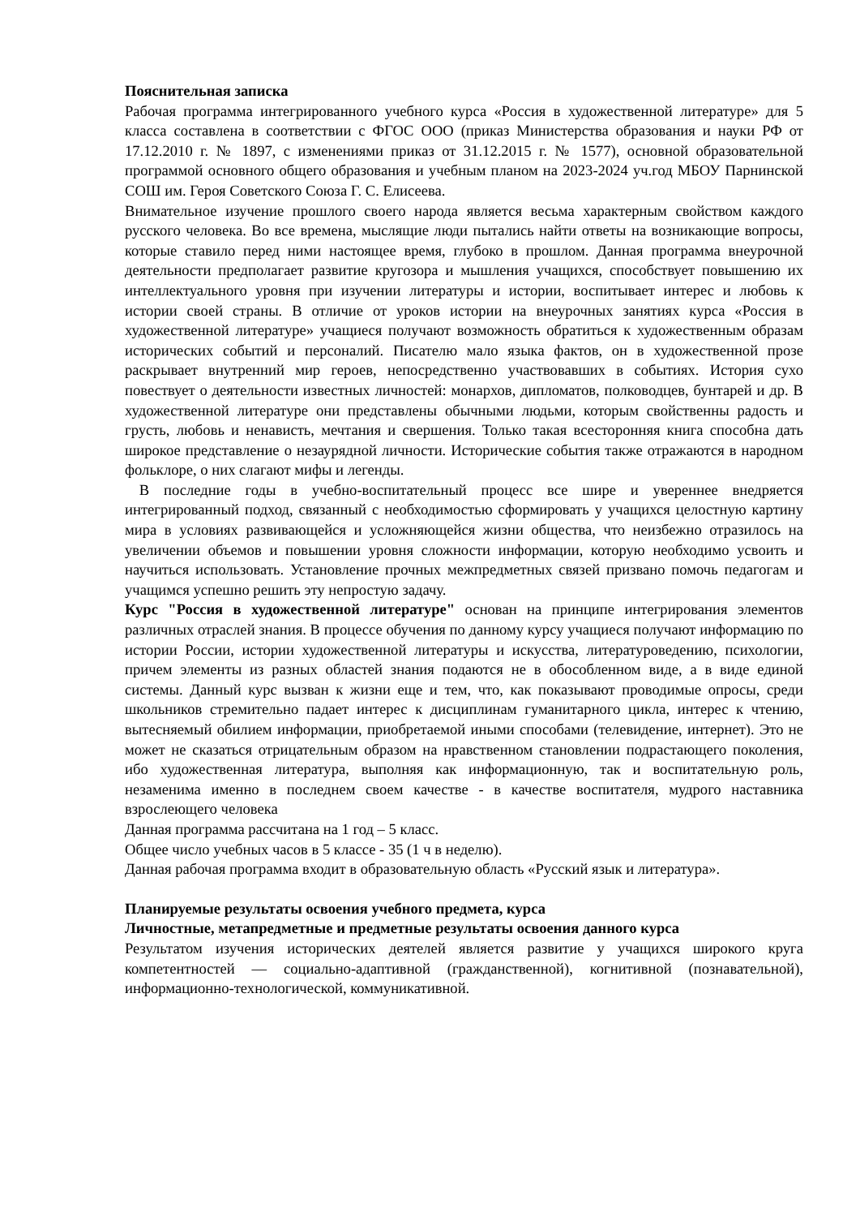Пояснительная записка
Рабочая программа интегрированного учебного курса «Россия в художественной литературе» для 5 класса составлена в соответствии с ФГОС ООО (приказ Министерства образования и науки РФ от 17.12.2010 г. № 1897, с изменениями приказ от 31.12.2015 г. № 1577), основной образовательной программой основного общего образования и учебным планом на 2023-2024 уч.год МБОУ Парнинской СОШ им. Героя Советского Союза Г. С. Елисеева.
Внимательное изучение прошлого своего народа является весьма характерным свойством каждого русского человека. Во все времена, мыслящие люди пытались найти ответы на возникающие вопросы, которые ставило перед ними настоящее время, глубоко в прошлом. Данная программа внеурочной деятельности предполагает развитие кругозора и мышления учащихся, способствует повышению их интеллектуального уровня при изучении литературы и истории, воспитывает интерес и любовь к истории своей страны. В отличие от уроков истории на внеурочных занятиях курса «Россия в художественной литературе» учащиеся получают возможность обратиться к художественным образам исторических событий и персоналий. Писателю мало языка фактов, он в художественной прозе раскрывает внутренний мир героев, непосредственно участвовавших в событиях. История сухо повествует о деятельности известных личностей: монархов, дипломатов, полководцев, бунтарей и др. В художественной литературе они представлены обычными людьми, которым свойственны радость и грусть, любовь и ненависть, мечтания и свершения. Только такая всесторонняя книга способна дать широкое представление о незаурядной личности. Исторические события также отражаются в народном фольклоре, о них слагают мифы и легенды.
В последние годы в учебно-воспитательный процесс все шире и увереннее внедряется интегрированный подход, связанный с необходимостью сформировать у учащихся целостную картину мира в условиях развивающейся и усложняющейся жизни общества, что неизбежно отразилось на увеличении объемов и повышении уровня сложности информации, которую необходимо усвоить и научиться использовать. Установление прочных межпредметных связей призвано помочь педагогам и учащимся успешно решить эту непростую задачу.
Курс "Россия в художественной литературе" основан на принципе интегрирования элементов различных отраслей знания. В процессе обучения по данному курсу учащиеся получают информацию по истории России, истории художественной литературы и искусства, литературоведению, психологии, причем элементы из разных областей знания подаются не в обособленном виде, а в виде единой системы. Данный курс вызван к жизни еще и тем, что, как показывают проводимые опросы, среди школьников стремительно падает интерес к дисциплинам гуманитарного цикла, интерес к чтению, вытесняемый обилием информации, приобретаемой иными способами (телевидение, интернет). Это не может не сказаться отрицательным образом на нравственном становлении подрастающего поколения, ибо художественная литература, выполняя как информационную, так и воспитательную роль, незаменима именно в последнем своем качестве - в качестве воспитателя, мудрого наставника взрослеющего человека
Данная программа рассчитана на 1 год – 5 класс.
Общее число учебных часов в 5 классе - 35 (1 ч в неделю).
Данная рабочая программа входит в образовательную область «Русский язык и литература».
Планируемые результаты освоения учебного предмета, курса
Личностные, метапредметные и предметные результаты освоения данного курса
Результатом изучения исторических деятелей является развитие у учащихся широкого круга компетентностей — социально-адаптивной (гражданственной), когнитивной (познавательной), информационно-технологической, коммуникативной.